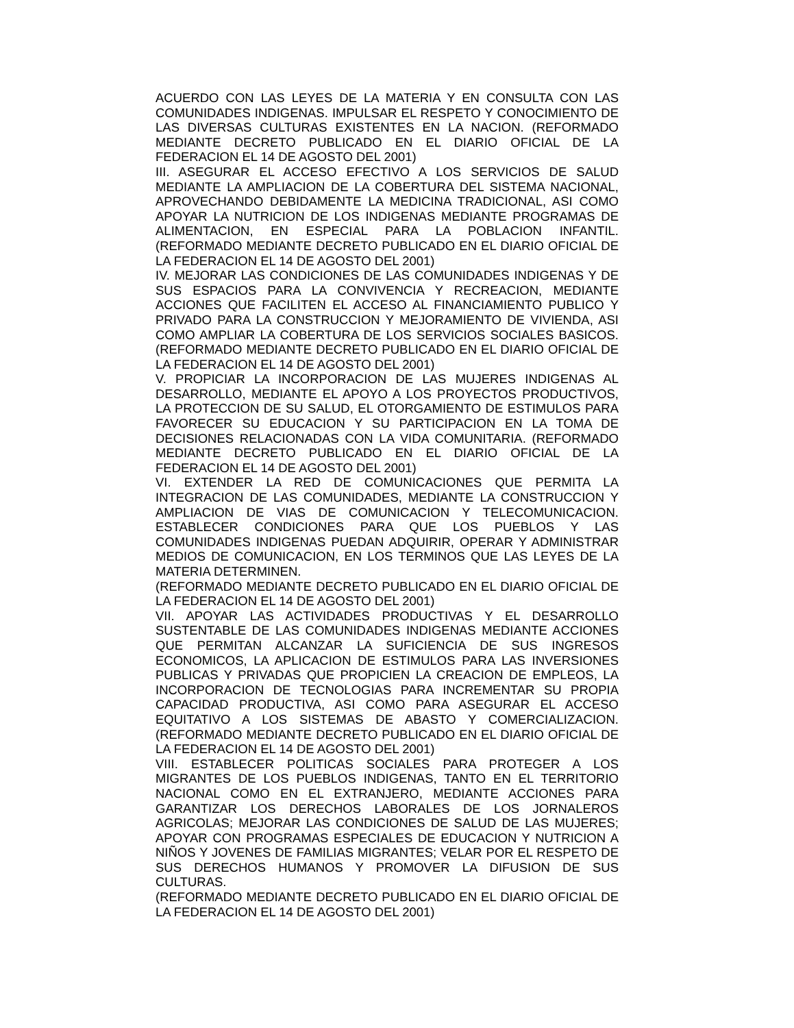ACUERDO CON LAS LEYES DE LA MATERIA Y EN CONSULTA CON LAS COMUNIDADES INDIGENAS. IMPULSAR EL RESPETO Y CONOCIMIENTO DE LAS DIVERSAS CULTURAS EXISTENTES EN LA NACION. (REFORMADO MEDIANTE DECRETO PUBLICADO EN EL DIARIO OFICIAL DE LA FEDERACION EL 14 DE AGOSTO DEL 2001)
III. ASEGURAR EL ACCESO EFECTIVO A LOS SERVICIOS DE SALUD MEDIANTE LA AMPLIACION DE LA COBERTURA DEL SISTEMA NACIONAL, APROVECHANDO DEBIDAMENTE LA MEDICINA TRADICIONAL, ASI COMO APOYAR LA NUTRICION DE LOS INDIGENAS MEDIANTE PROGRAMAS DE ALIMENTACION, EN ESPECIAL PARA LA POBLACION INFANTIL. (REFORMADO MEDIANTE DECRETO PUBLICADO EN EL DIARIO OFICIAL DE LA FEDERACION EL 14 DE AGOSTO DEL 2001)
IV. MEJORAR LAS CONDICIONES DE LAS COMUNIDADES INDIGENAS Y DE SUS ESPACIOS PARA LA CONVIVENCIA Y RECREACION, MEDIANTE ACCIONES QUE FACILITEN EL ACCESO AL FINANCIAMIENTO PUBLICO Y PRIVADO PARA LA CONSTRUCCION Y MEJORAMIENTO DE VIVIENDA, ASI COMO AMPLIAR LA COBERTURA DE LOS SERVICIOS SOCIALES BASICOS. (REFORMADO MEDIANTE DECRETO PUBLICADO EN EL DIARIO OFICIAL DE LA FEDERACION EL 14 DE AGOSTO DEL 2001)
V. PROPICIAR LA INCORPORACION DE LAS MUJERES INDIGENAS AL DESARROLLO, MEDIANTE EL APOYO A LOS PROYECTOS PRODUCTIVOS, LA PROTECCION DE SU SALUD, EL OTORGAMIENTO DE ESTIMULOS PARA FAVORECER SU EDUCACION Y SU PARTICIPACION EN LA TOMA DE DECISIONES RELACIONADAS CON LA VIDA COMUNITARIA. (REFORMADO MEDIANTE DECRETO PUBLICADO EN EL DIARIO OFICIAL DE LA FEDERACION EL 14 DE AGOSTO DEL 2001)
VI. EXTENDER LA RED DE COMUNICACIONES QUE PERMITA LA INTEGRACION DE LAS COMUNIDADES, MEDIANTE LA CONSTRUCCION Y AMPLIACION DE VIAS DE COMUNICACION Y TELECOMUNICACION. ESTABLECER CONDICIONES PARA QUE LOS PUEBLOS Y LAS COMUNIDADES INDIGENAS PUEDAN ADQUIRIR, OPERAR Y ADMINISTRAR MEDIOS DE COMUNICACION, EN LOS TERMINOS QUE LAS LEYES DE LA MATERIA DETERMINEN.
(REFORMADO MEDIANTE DECRETO PUBLICADO EN EL DIARIO OFICIAL DE LA FEDERACION EL 14 DE AGOSTO DEL 2001)
VII. APOYAR LAS ACTIVIDADES PRODUCTIVAS Y EL DESARROLLO SUSTENTABLE DE LAS COMUNIDADES INDIGENAS MEDIANTE ACCIONES QUE PERMITAN ALCANZAR LA SUFICIENCIA DE SUS INGRESOS ECONOMICOS, LA APLICACION DE ESTIMULOS PARA LAS INVERSIONES PUBLICAS Y PRIVADAS QUE PROPICIEN LA CREACION DE EMPLEOS, LA INCORPORACION DE TECNOLOGIAS PARA INCREMENTAR SU PROPIA CAPACIDAD PRODUCTIVA, ASI COMO PARA ASEGURAR EL ACCESO EQUITATIVO A LOS SISTEMAS DE ABASTO Y COMERCIALIZACION. (REFORMADO MEDIANTE DECRETO PUBLICADO EN EL DIARIO OFICIAL DE LA FEDERACION EL 14 DE AGOSTO DEL 2001)
VIII. ESTABLECER POLITICAS SOCIALES PARA PROTEGER A LOS MIGRANTES DE LOS PUEBLOS INDIGENAS, TANTO EN EL TERRITORIO NACIONAL COMO EN EL EXTRANJERO, MEDIANTE ACCIONES PARA GARANTIZAR LOS DERECHOS LABORALES DE LOS JORNALEROS AGRICOLAS; MEJORAR LAS CONDICIONES DE SALUD DE LAS MUJERES; APOYAR CON PROGRAMAS ESPECIALES DE EDUCACION Y NUTRICION A NIÑOS Y JOVENES DE FAMILIAS MIGRANTES; VELAR POR EL RESPETO DE SUS DERECHOS HUMANOS Y PROMOVER LA DIFUSION DE SUS CULTURAS.
(REFORMADO MEDIANTE DECRETO PUBLICADO EN EL DIARIO OFICIAL DE LA FEDERACION EL 14 DE AGOSTO DEL 2001)